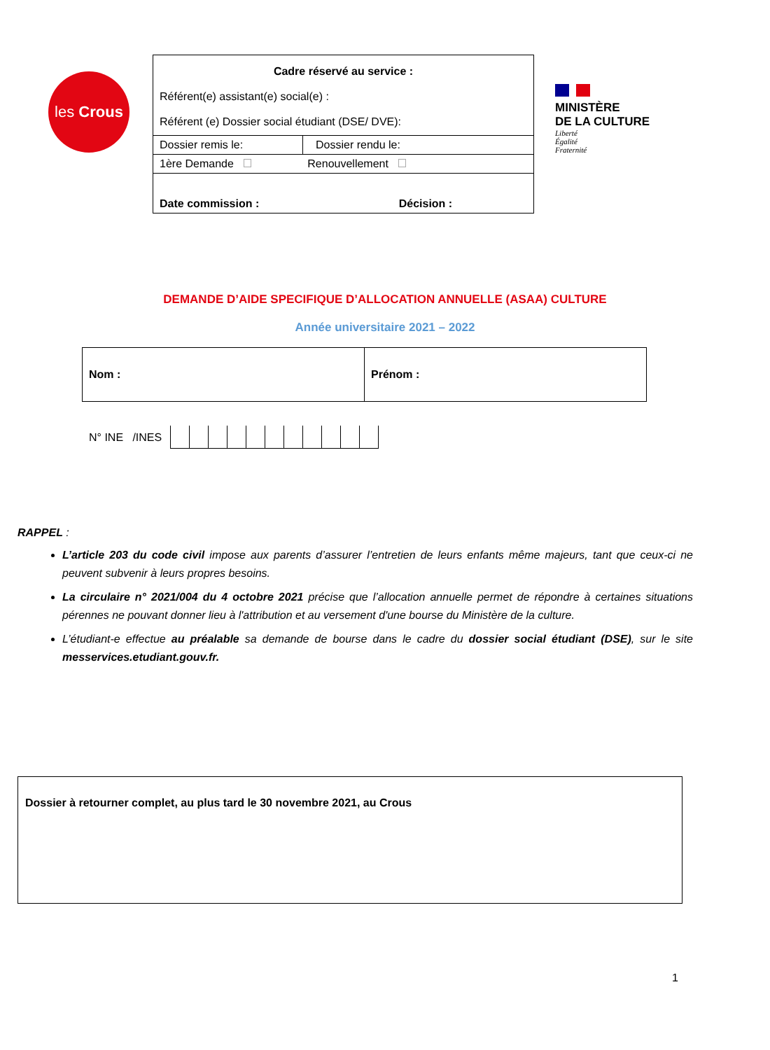les Crous
| Cadre réservé au service : Référent(e) assistant(e) social(e) : Référent (e) Dossier social étudiant (DSE/ DVE): | |
| Dossier remis le: | Dossier rendu le: |
| 1ère Demande Renouvellement | |
| Date commission : Décision : | |
MINISTÈRE
DE LA CULTURE
Liberté
Égalité
Fraternité
DEMANDE D’AIDE SPECIFIQUE D’ALLOCATION ANNUELLE (ASAA) CULTURE
Année universitaire 2021 – 2022
| Nom : | Prénom : |
N° INE /INES
RAPPEL :
L’article 203 du code civil impose aux parents d’assurer l’entretien de leurs enfants même majeurs, tant que ceux-ci ne peuvent subvenir à leurs propres besoins.
La circulaire n° 2021/004 du 4 octobre 2021 précise que l’allocation annuelle permet de répondre à certaines situations pérennes ne pouvant donner lieu à l'attribution et au versement d'une bourse du Ministère de la culture.
L’étudiant-e effectue au préalable sa demande de bourse dans le cadre du dossier social étudiant (DSE), sur le site messervices.etudiant.gouv.fr.
Dossier à retourner complet, au plus tard le 30 novembre 2021, au Crous
1